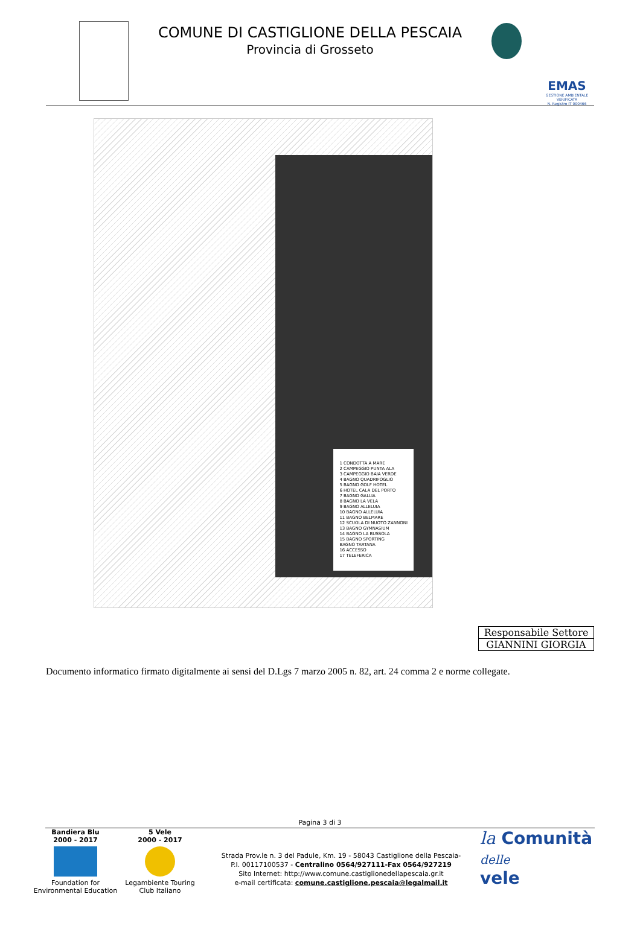COMUNE DI CASTIGLIONE DELLA PESCAIA
Provincia di Grosseto
EMAS
GESTIONE AMBIENTALE VERIFICATA
N. Registro IT 000466
1 CONDOTTA A MARE
2 CAMPEGGIO PUNTA ALA
3 CAMPEGGIO BAIA VERDE
4 BAGNO QUADRIFOGLIO
5 BAGNO GOLF HOTEL
6 HOTEL CALA DEL PORTO
7 BAGNO GALLIA
8 BAGNO LA VELA
9 BAGNO ALLELUIA
10 BAGNO ALLELUIA
11 BAGNO BELMARE
12 SCUOLA DI NUOTO ZANNONI
13 BAGNO GYMNASIUM
14 BAGNO LA BUSSOLA
15 BAGNO SPORTING
BAGNO TARTANA
16 ACCESSO
17 TELEFERICA
Responsabile Settore
GIANNINI GIORGIA
Documento informatico firmato digitalmente ai sensi del D.Lgs 7 marzo 2005 n. 82, art. 24 comma 2 e norme collegate.
Pagina 3 di 3
Bandiera Blu
2000 - 2017
Foundation for Environmental Education
5 Vele
2000 - 2017
Legambiente Touring Club Italiano
Strada Prov.le n. 3 del Padule, Km. 19 - 58043 Castiglione della Pescaia-
P.I. 00117100537 - Centralino 0564/927111-Fax 0564/927219
Sito Internet: http://www.comune.castiglionedellapescaia.gr.it
e-mail certificata: comune.castiglione.pescaia@legalmail.it
la Comunità
delle
vele